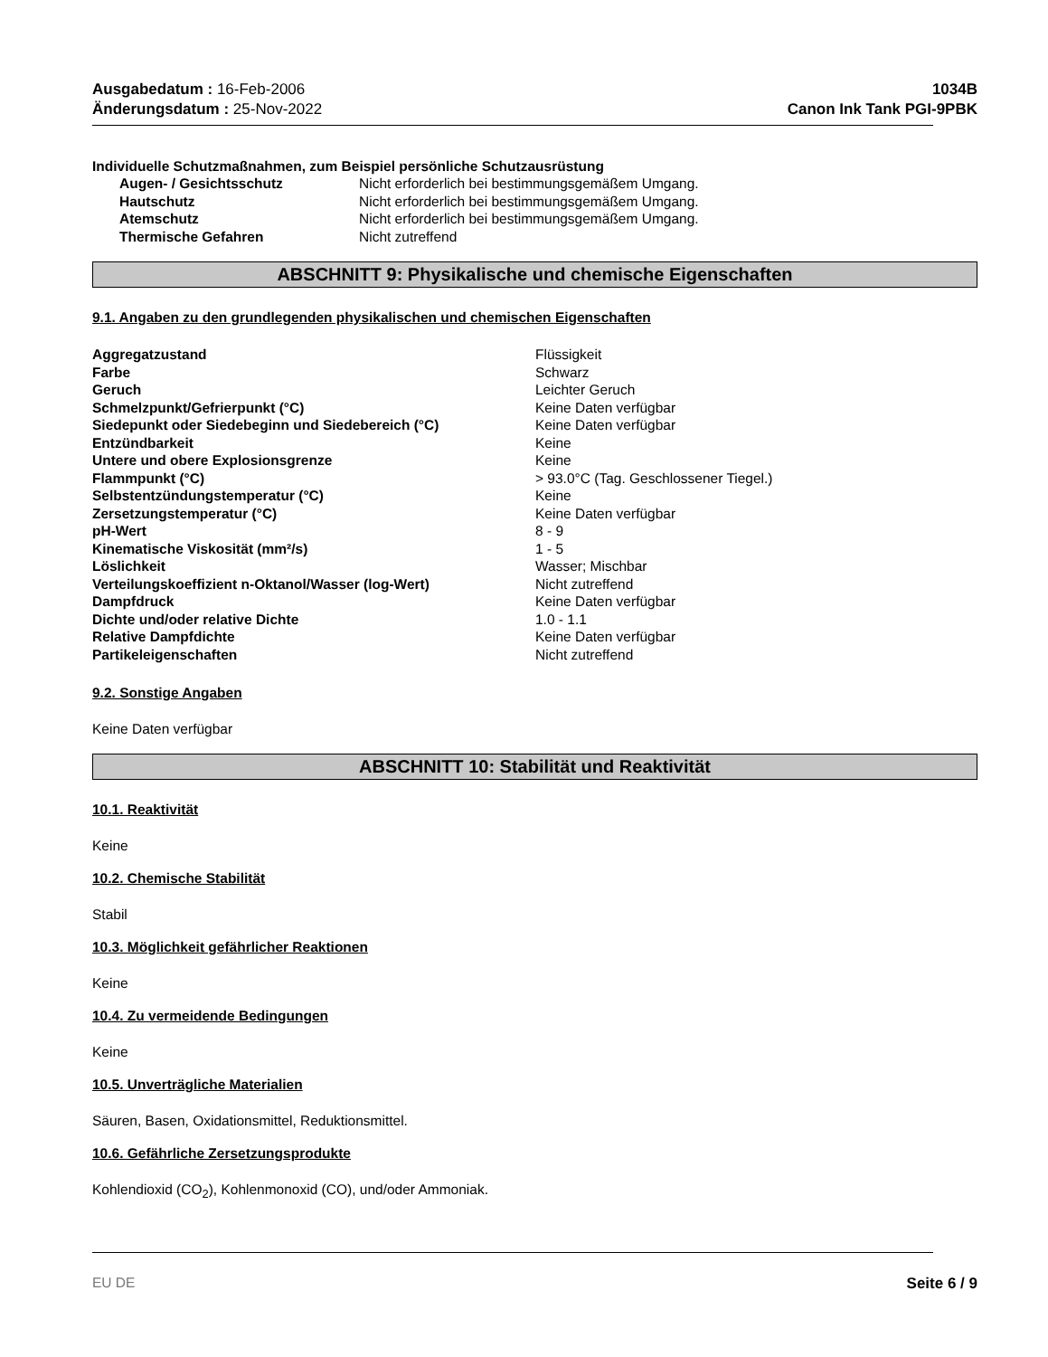Ausgabedatum : 16-Feb-2006
Änderungsdatum : 25-Nov-2022
1034B
Canon Ink Tank PGI-9PBK
Individuelle Schutzmaßnahmen, zum Beispiel persönliche Schutzausrüstung
| Augen- / Gesichtsschutz | Nicht erforderlich bei bestimmungsgemäßem Umgang. |
| Hautschutz | Nicht erforderlich bei bestimmungsgemäßem Umgang. |
| Atemschutz | Nicht erforderlich bei bestimmungsgemäßem Umgang. |
| Thermische Gefahren | Nicht zutreffend |
ABSCHNITT 9: Physikalische und chemische Eigenschaften
9.1. Angaben zu den grundlegenden physikalischen und chemischen Eigenschaften
| Aggregatzustand | Flüssigkeit |
| Farbe | Schwarz |
| Geruch | Leichter Geruch |
| Schmelzpunkt/Gefrierpunkt (°C) | Keine Daten verfügbar |
| Siedepunkt oder Siedebeginn und Siedebereich (°C) | Keine Daten verfügbar |
| Entzündbarkeit | Keine |
| Untere und obere Explosionsgrenze | Keine |
| Flammpunkt (°C) | > 93.0°C (Tag. Geschlossener Tiegel.) |
| Selbstentzündungstemperatur (°C) | Keine |
| Zersetzungstemperatur (°C) | Keine Daten verfügbar |
| pH-Wert | 8 - 9 |
| Kinematische Viskosität (mm²/s) | 1 - 5 |
| Löslichkeit | Wasser; Mischbar |
| Verteilungskoeffizient n-Oktanol/Wasser (log-Wert) | Nicht zutreffend |
| Dampfdruck | Keine Daten verfügbar |
| Dichte und/oder relative Dichte | 1.0 - 1.1 |
| Relative Dampfdichte | Keine Daten verfügbar |
| Partikeleigenschaften | Nicht zutreffend |
9.2. Sonstige Angaben
Keine Daten verfügbar
ABSCHNITT 10: Stabilität und Reaktivität
10.1. Reaktivität
Keine
10.2. Chemische Stabilität
Stabil
10.3. Möglichkeit gefährlicher Reaktionen
Keine
10.4. Zu vermeidende Bedingungen
Keine
10.5. Unverträgliche Materialien
Säuren, Basen, Oxidationsmittel, Reduktionsmittel.
10.6. Gefährliche Zersetzungsprodukte
Kohlendioxid (CO<sub>2</sub>), Kohlenmonoxid (CO), und/oder Ammoniak.
EU DE Seite 6 / 9